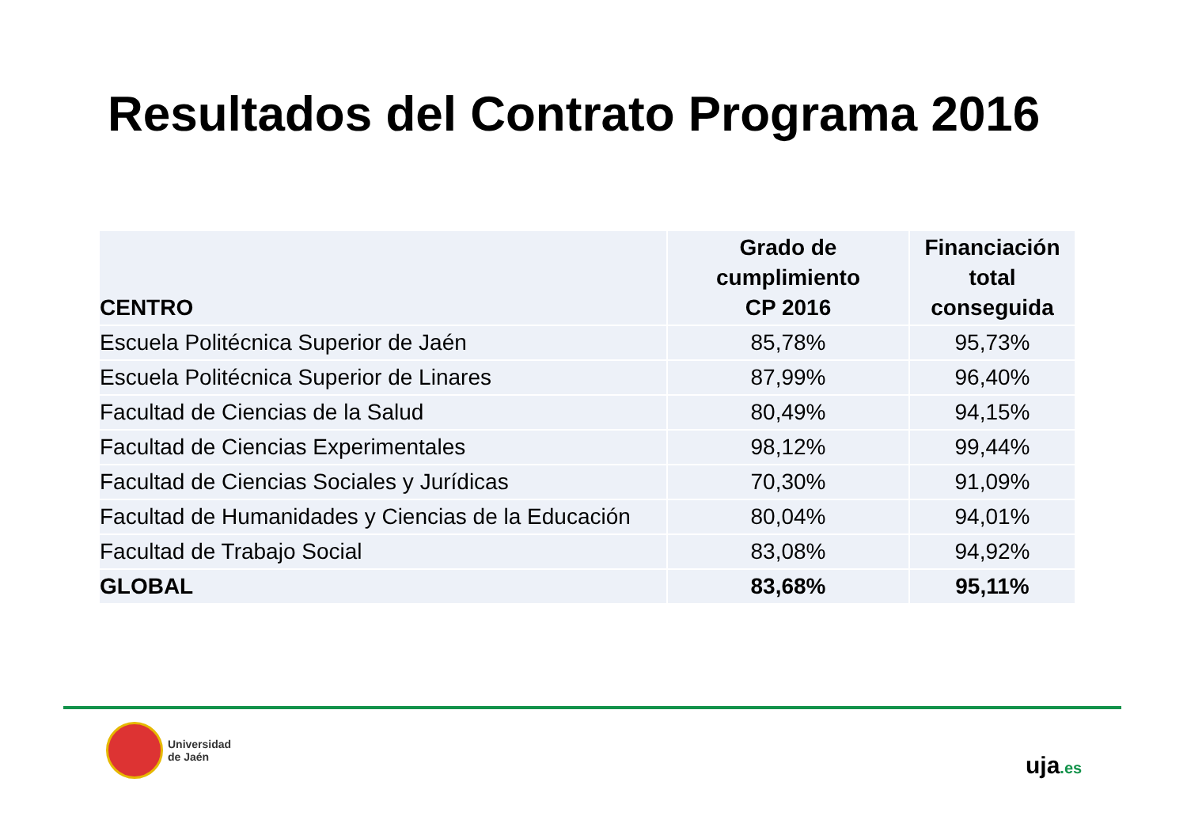Resultados del Contrato Programa 2016
| CENTRO | Grado de cumplimiento CP 2016 | Financiación total conseguida |
| --- | --- | --- |
| Escuela Politécnica Superior de Jaén | 85,78% | 95,73% |
| Escuela Politécnica Superior de Linares | 87,99% | 96,40% |
| Facultad de Ciencias de la Salud | 80,49% | 94,15% |
| Facultad de Ciencias Experimentales | 98,12% | 99,44% |
| Facultad de Ciencias Sociales y Jurídicas | 70,30% | 91,09% |
| Facultad de Humanidades y Ciencias de la Educación | 80,04% | 94,01% |
| Facultad de Trabajo Social | 83,08% | 94,92% |
| GLOBAL | 83,68% | 95,11% |
Universidad
de Jaén
uja.es